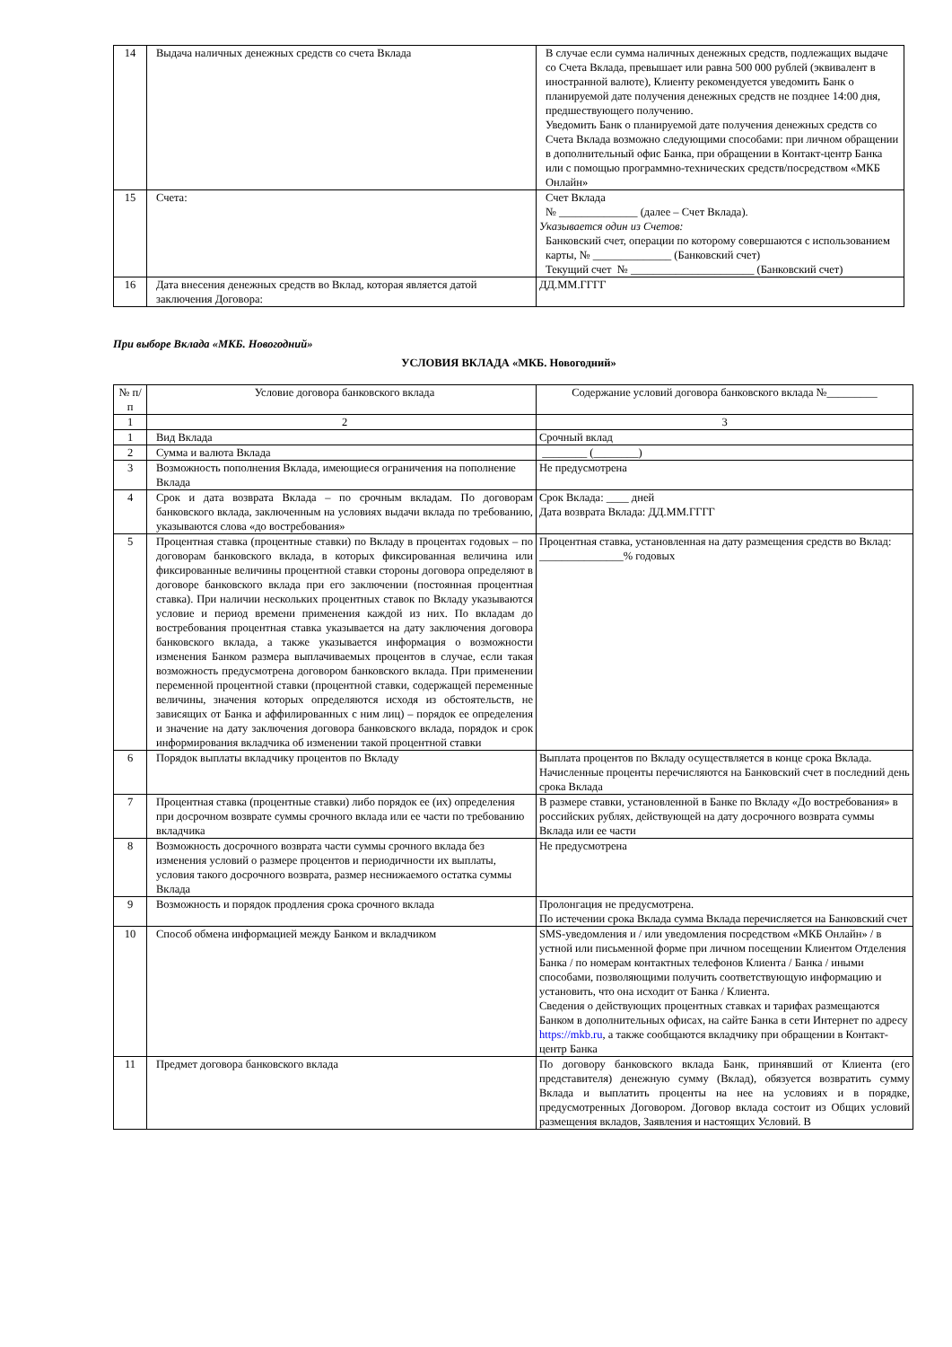| 14 | Выдача наличных денежных средств со счета Вклада | В случае если сумма наличных денежных средств, подлежащих выдаче со Счета Вклада, превышает или равна 500 000 рублей (эквивалент в иностранной валюте), Клиенту рекомендуется уведомить Банк о планируемой дате получения денежных средств не позднее 14:00 дня, предшествующего получению. Уведомить Банк о планируемой дате получения денежных средств со Счета Вклада возможно следующими способами: при личном обращении в дополнительный офис Банка, при обращении в Контакт-центр Банка или с помощью программно-технических средств/посредством «МКБ Онлайн» |
| 15 | Счета: | Счет Вклада № ______________ (далее – Счет Вклада). Указывается один из Счетов: Банковский счет, операции по которому совершаются с использованием карты, № ______________ (Банковский счет) Текущий счет № ______________________ (Банковский счет) |
| 16 | Дата внесения денежных средств во Вклад, которая является датой заключения Договора: | ДД.ММ.ГГГГ |
При выборе Вклада «МКБ. Новогодний»
УСЛОВИЯ ВКЛАДА «МКБ. Новогодний»
| № п/п | Условие договора банковского вклада | Содержание условий договора банковского вклада №_________ |
| 1 | 2 | 3 |
| 1 | Вид Вклада | Срочный вклад |
| 2 | Сумма и валюта Вклада | ________ (________) |
| 3 | Возможность пополнения Вклада, имеющиеся ограничения на пополнение Вклада | Не предусмотрена |
| 4 | Срок и дата возврата Вклада – по срочным вкладам. По договорам банковского вклада, заключенным на условиях выдачи вклада по требованию, указываются слова «до востребования» | Срок Вклада: ____ дней Дата возврата Вклада: ДД.ММ.ГГГГ |
| 5 | Процентная ставка (процентные ставки) по Вкладу в процентах годовых – по договорам банковского вклада, в которых фиксированная величина или фиксированные величины процентной ставки стороны договора определяют в договоре банковского вклада при его заключении (постоянная процентная ставка). При наличии нескольких процентных ставок по Вкладу указываются условие и период времени применения каждой из них. По вкладам до востребования процентная ставка указывается на дату заключения договора банковского вклада, а также указывается информация о возможности изменения Банком размера выплачиваемых процентов в случае, если такая возможность предусмотрена договором банковского вклада. При применении переменной процентной ставки (процентной ставки, содержащей переменные величины, значения которых определяются исходя из обстоятельств, не зависящих от Банка и аффилированных с ним лиц) – порядок ее определения и значение на дату заключения договора банковского вклада, порядок и срок информирования вкладчика об изменении такой процентной ставки | Процентная ставка, установленная на дату размещения средств во Вклад: _______________% годовых |
| 6 | Порядок выплаты вкладчику процентов по Вкладу | Выплата процентов по Вкладу осуществляется в конце срока Вклада. Начисленные проценты перечисляются на Банковский счет в последний день срока Вклада |
| 7 | Процентная ставка (процентные ставки) либо порядок ее (их) определения при досрочном возврате суммы срочного вклада или ее части по требованию вкладчика | В размере ставки, установленной в Банке по Вкладу «До востребования» в российских рублях, действующей на дату досрочного возврата суммы Вклада или ее части |
| 8 | Возможность досрочного возврата части суммы срочного вклада без изменения условий о размере процентов и периодичности их выплаты, условия такого досрочного возврата, размер неснижаемого остатка суммы Вклада | Не предусмотрена |
| 9 | Возможность и порядок продления срока срочного вклада | Пролонгация не предусмотрена. По истечении срока Вклада сумма Вклада перечисляется на Банковский счет |
| 10 | Способ обмена информацией между Банком и вкладчиком | SMS-уведомления и / или уведомления посредством «МКБ Онлайн» / в устной или письменной форме при личном посещении Клиентом Отделения Банка / по номерам контактных телефонов Клиента / Банка / иными способами, позволяющими получить соответствующую информацию и установить, что она исходит от Банка / Клиента. Сведения о действующих процентных ставках и тарифах размещаются Банком в дополнительных офисах, на сайте Банка в сети Интернет по адресу https://mkb.ru , а также сообщаются вкладчику при обращении в Контакт-центр Банка |
| 11 | Предмет договора банковского вклада | По договору банковского вклада Банк, принявший от Клиента (его представителя) денежную сумму (Вклад), обязуется возвратить сумму Вклада и выплатить проценты на нее на условиях и в порядке, предусмотренных Договором. Договор вклада состоит из Общих условий размещения вкладов, Заявления и настоящих Условий. В |